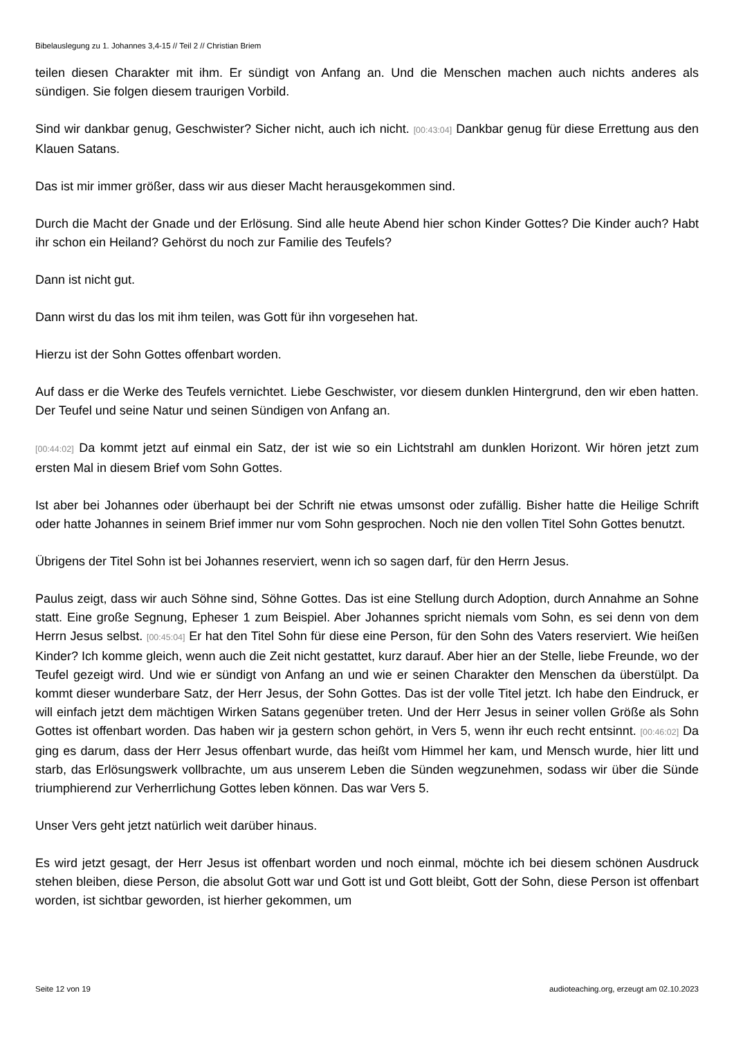Bibelauslegung zu 1. Johannes 3,4-15 // Teil 2 // Christian Briem
teilen diesen Charakter mit ihm. Er sündigt von Anfang an. Und die Menschen machen auch nichts anderes als sündigen. Sie folgen diesem traurigen Vorbild.
Sind wir dankbar genug, Geschwister? Sicher nicht, auch ich nicht. [00:43:04] Dankbar genug für diese Errettung aus den Klauen Satans.
Das ist mir immer größer, dass wir aus dieser Macht herausgekommen sind.
Durch die Macht der Gnade und der Erlösung. Sind alle heute Abend hier schon Kinder Gottes? Die Kinder auch? Habt ihr schon ein Heiland? Gehörst du noch zur Familie des Teufels?
Dann ist nicht gut.
Dann wirst du das los mit ihm teilen, was Gott für ihn vorgesehen hat.
Hierzu ist der Sohn Gottes offenbart worden.
Auf dass er die Werke des Teufels vernichtet. Liebe Geschwister, vor diesem dunklen Hintergrund, den wir eben hatten. Der Teufel und seine Natur und seinen Sündigen von Anfang an.
[00:44:02] Da kommt jetzt auf einmal ein Satz, der ist wie so ein Lichtstrahl am dunklen Horizont. Wir hören jetzt zum ersten Mal in diesem Brief vom Sohn Gottes.
Ist aber bei Johannes oder überhaupt bei der Schrift nie etwas umsonst oder zufällig. Bisher hatte die Heilige Schrift oder hatte Johannes in seinem Brief immer nur vom Sohn gesprochen. Noch nie den vollen Titel Sohn Gottes benutzt.
Übrigens der Titel Sohn ist bei Johannes reserviert, wenn ich so sagen darf, für den Herrn Jesus.
Paulus zeigt, dass wir auch Söhne sind, Söhne Gottes. Das ist eine Stellung durch Adoption, durch Annahme an Sohne statt. Eine große Segnung, Epheser 1 zum Beispiel. Aber Johannes spricht niemals vom Sohn, es sei denn von dem Herrn Jesus selbst. [00:45:04] Er hat den Titel Sohn für diese eine Person, für den Sohn des Vaters reserviert. Wie heißen Kinder? Ich komme gleich, wenn auch die Zeit nicht gestattet, kurz darauf. Aber hier an der Stelle, liebe Freunde, wo der Teufel gezeigt wird. Und wie er sündigt von Anfang an und wie er seinen Charakter den Menschen da überstülpt. Da kommt dieser wunderbare Satz, der Herr Jesus, der Sohn Gottes. Das ist der volle Titel jetzt. Ich habe den Eindruck, er will einfach jetzt dem mächtigen Wirken Satans gegenüber treten. Und der Herr Jesus in seiner vollen Größe als Sohn Gottes ist offenbart worden. Das haben wir ja gestern schon gehört, in Vers 5, wenn ihr euch recht entsinnt. [00:46:02] Da ging es darum, dass der Herr Jesus offenbart wurde, das heißt vom Himmel her kam, und Mensch wurde, hier litt und starb, das Erlösungswerk vollbrachte, um aus unserem Leben die Sünden wegzunehmen, sodass wir über die Sünde triumphierend zur Verherrlichung Gottes leben können. Das war Vers 5.
Unser Vers geht jetzt natürlich weit darüber hinaus.
Es wird jetzt gesagt, der Herr Jesus ist offenbart worden und noch einmal, möchte ich bei diesem schönen Ausdruck stehen bleiben, diese Person, die absolut Gott war und Gott ist und Gott bleibt, Gott der Sohn, diese Person ist offenbart worden, ist sichtbar geworden, ist hierher gekommen, um
Seite 12 von 19 audioteaching.org, erzeugt am 02.10.2023